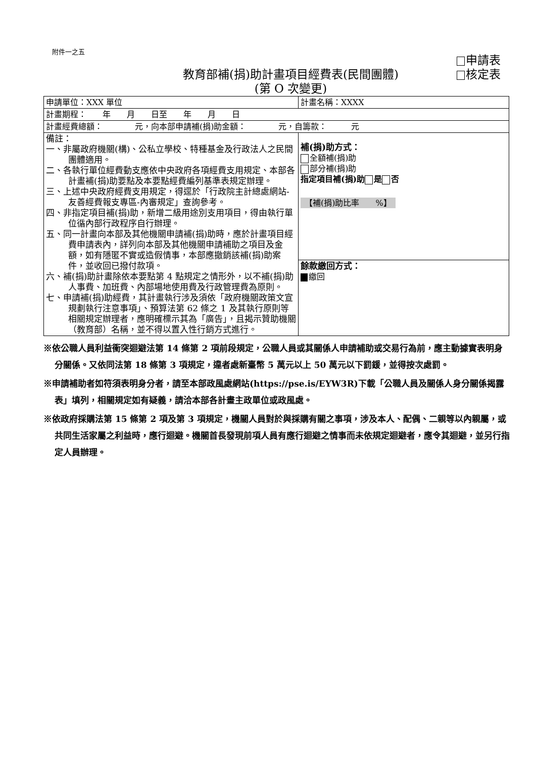附件一之五
申請表
核定表
教育部補(捐)助計畫項目經費表(民間團體)
(第 O 次變更)
| 申請單位：XXX 單位 | 計畫名稱：XXXX |
| 計畫期程： 年 月 日至 年 月 日 | |
| 計畫經費總額： 元，向本部申請補(捐)助金額： 元，自籌款： 元 | |
| 備註： 一、非屬政府機關(構)、公私立學校、特種基金及行政法人之民間團體適用。 二、各執行單位經費動支應依中央政府各項經費支用規定、本部各計畫補(捐)助要點及本要點經費編列基準表規定辦理。 三、上述中央政府經費支用規定，得逕於「行政院主計總處網站-友善經費報支專區-內審規定」查詢參考。 四、非指定項目補(捐)助，新增二級用途別支用項目，得由執行單位循內部行政程序自行辦理。 五、同一計畫向本部及其他機關申請補(捐)助時，應於計畫項目經費申請表內，詳列向本部及其他機關申請補助之項目及金額，如有隱匿不實或造假情事，本部應撤銷該補(捐)助案件，並收回已撥付款項。 六、補(捐)助計畫除依本要點第 4 點規定之情形外，以不補(捐)助人事費、加班費、內部場地使用費及行政管理費為原則。 七、申請補(捐)助經費，其計畫執行涉及須依「政府機關政策文宣規劃執行注意事項」、預算法第 62 條之 1 及其執行原則等相關規定辦理者，應明確標示其為「廣告」，且揭示贊助機關（教育部）名稱，並不得以置入性行銷方式進行。 | 補(捐)助方式： 全額補(捐)助 部分補(捐)助 指定項目補(捐)助 是 否 【補(捐)助比率 %】 |
| | 餘款繳回方式： 繳回 |
※依公職人員利益衝突迴避法第 14 條第 2 項前段規定，公職人員或其關係人申請補助或交易行為前，應主動據實表明身分關係。又依同法第 18 條第 3 項規定，違者處新臺幣 5 萬元以上 50 萬元以下罰鍰，並得按次處罰。
※申請補助者如符須表明身分者，請至本部政風處網站(https://pse.is/EYW3R)下載「公職人員及關係人身分關係揭露表」填列，相關規定如有疑義，請洽本部各計畫主政單位或政風處。
※依政府採購法第 15 條第 2 項及第 3 項規定，機關人員對於與採購有關之事項，涉及本人、配偶、二親等以內親屬，或共同生活家屬之利益時，應行迴避。機關首長發現前項人員有應行迴避之情事而未依規定迴避者，應令其迴避，並另行指定人員辦理。